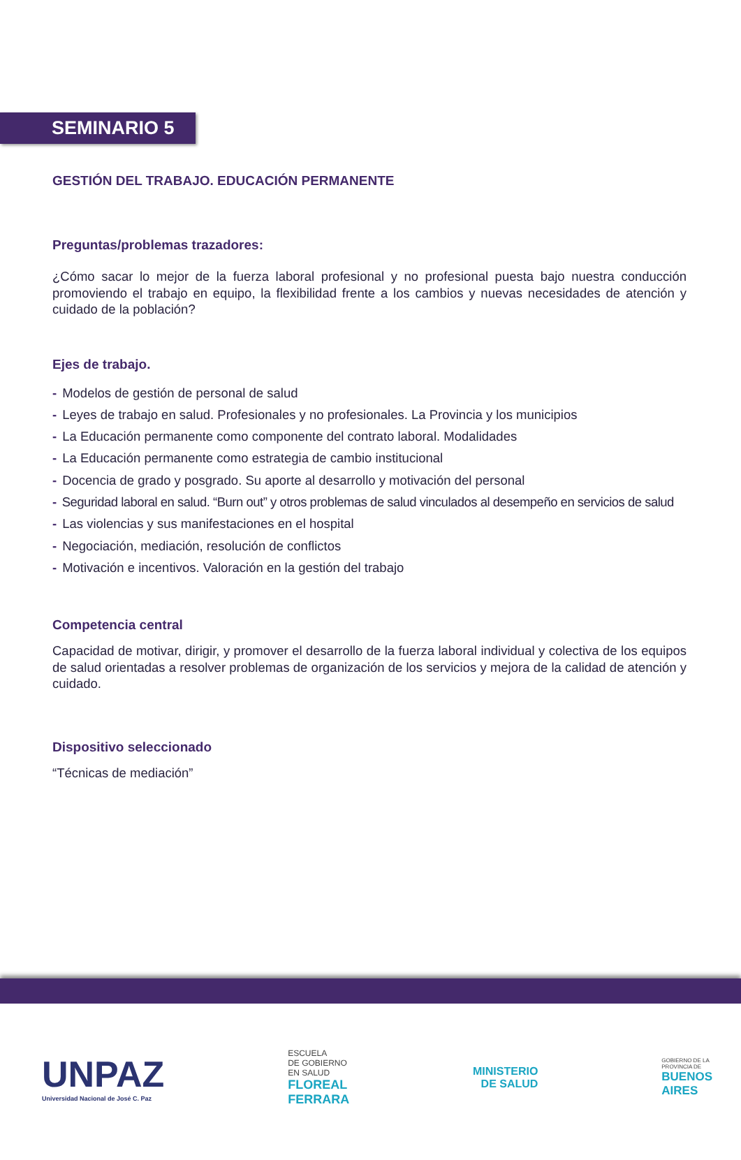SEMINARIO 5
GESTIÓN DEL TRABAJO. EDUCACIÓN PERMANENTE
Preguntas/problemas trazadores:
¿Cómo sacar lo mejor de la fuerza laboral profesional y no profesional puesta bajo nuestra conducción promoviendo el trabajo en equipo, la flexibilidad frente a los cambios y nuevas necesidades de atención y cuidado de la población?
Ejes de trabajo.
- Modelos de gestión de personal de salud
- Leyes de trabajo en salud. Profesionales y no profesionales. La Provincia y los municipios
- La Educación permanente como componente del contrato laboral. Modalidades
- La Educación permanente como estrategia de cambio institucional
- Docencia de grado y posgrado. Su aporte al desarrollo y motivación del personal
- Seguridad laboral en salud. “Burn out” y otros problemas de salud vinculados al desempeño en servicios de salud
- Las violencias y sus manifestaciones en el hospital
- Negociación, mediación, resolución de conflictos
- Motivación e incentivos. Valoración en la gestión del trabajo
Competencia central
Capacidad de motivar, dirigir, y promover el desarrollo de la fuerza laboral individual y colectiva de los equipos de salud orientadas a resolver problemas de organización de los servicios y mejora de la calidad de atención y cuidado.
Dispositivo seleccionado
“Técnicas de mediación”
UNPAZ
Universidad Nacional de José C. Paz
ESCUELA
DE GOBIERNO
EN SALUD
FLOREAL
FERRARA
MINISTERIO
DE SALUD
GOBIERNO DE LA
PROVINCIA DE
BUENOS
AIRES